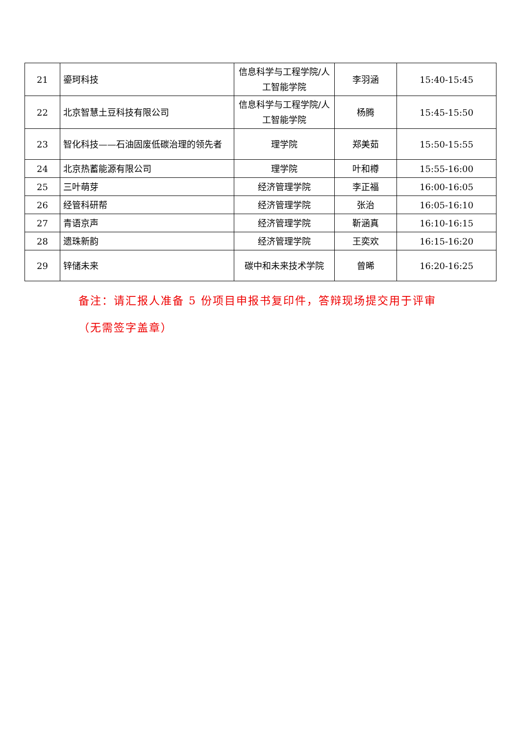| 21 | 鎏珂科技 | 信息科学与工程学院/人工智能学院 | 李羽涵 | 15:40-15:45 |
| 22 | 北京智慧土豆科技有限公司 | 信息科学与工程学院/人工智能学院 | 杨腾 | 15:45-15:50 |
| 23 | 智化科技——石油固废低碳治理的领先者 | 理学院 | 郑美茹 | 15:50-15:55 |
| 24 | 北京热蓄能源有限公司 | 理学院 | 叶和樽 | 15:55-16:00 |
| 25 | 三叶萌芽 | 经济管理学院 | 李正福 | 16:00-16:05 |
| 26 | 经管科研帮 | 经济管理学院 | 张治 | 16:05-16:10 |
| 27 | 青语京声 | 经济管理学院 | 靳涵真 | 16:10-16:15 |
| 28 | 遗珠新韵 | 经济管理学院 | 王奕欢 | 16:15-16:20 |
| 29 | 锌储未来 | 碳中和未来技术学院 | 曾晞 | 16:20-16:25 |
备注：请汇报人准备 5 份项目申报书复印件，答辩现场提交用于评审（无需签字盖章）